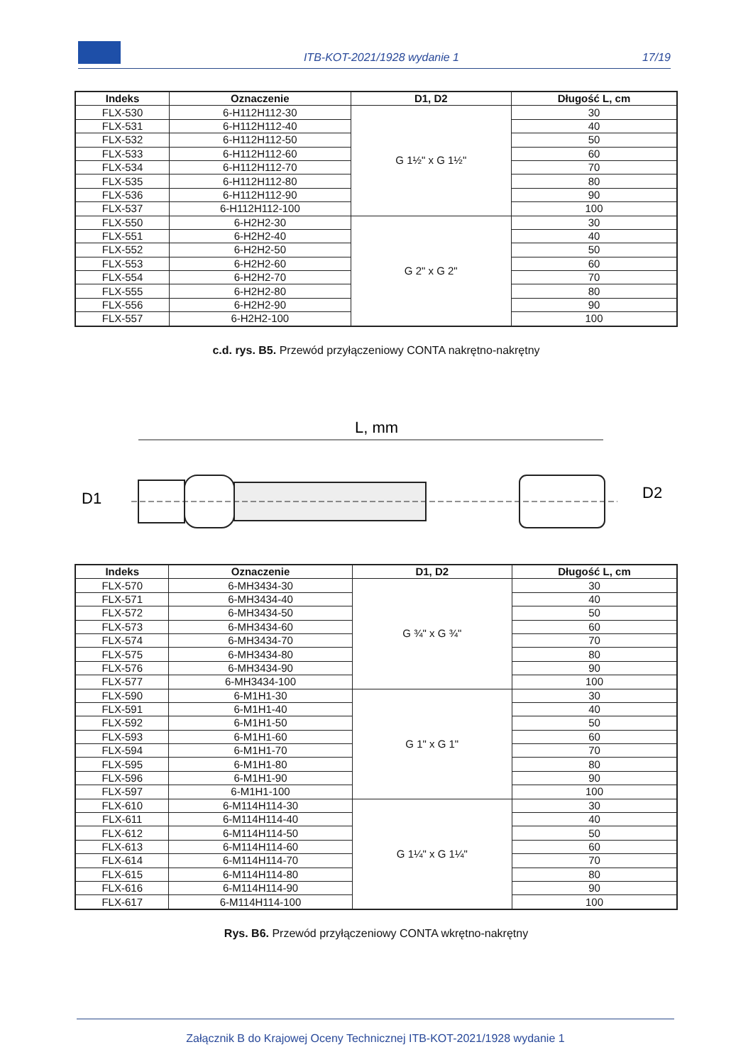ITB-KOT-2021/1928 wydanie 1 17/19
| Indeks | Oznaczenie | D1, D2 | Długość L, cm |
| --- | --- | --- | --- |
| FLX-530 | 6-H112H112-30 | G 1½" x G 1½" | 30 |
| FLX-531 | 6-H112H112-40 | | 40 |
| FLX-532 | 6-H112H112-50 | | 50 |
| FLX-533 | 6-H112H112-60 | | 60 |
| FLX-534 | 6-H112H112-70 | | 70 |
| FLX-535 | 6-H112H112-80 | | 80 |
| FLX-536 | 6-H112H112-90 | | 90 |
| FLX-537 | 6-H112H112-100 | | 100 |
| FLX-550 | 6-H2H2-30 | G 2" x G 2" | 30 |
| FLX-551 | 6-H2H2-40 | | 40 |
| FLX-552 | 6-H2H2-50 | | 50 |
| FLX-553 | 6-H2H2-60 | | 60 |
| FLX-554 | 6-H2H2-70 | | 70 |
| FLX-555 | 6-H2H2-80 | | 80 |
| FLX-556 | 6-H2H2-90 | | 90 |
| FLX-557 | 6-H2H2-100 | | 100 |
c.d. rys. B5. Przewód przyłączeniowy CONTA nakrętno-nakrętny
L, mm
D1
D2
| Indeks | Oznaczenie | D1, D2 | Długość L, cm |
| --- | --- | --- | --- |
| FLX-570 | 6-MH3434-30 | G ¾" x G ¾" | 30 |
| FLX-571 | 6-MH3434-40 | | 40 |
| FLX-572 | 6-MH3434-50 | | 50 |
| FLX-573 | 6-MH3434-60 | | 60 |
| FLX-574 | 6-MH3434-70 | | 70 |
| FLX-575 | 6-MH3434-80 | | 80 |
| FLX-576 | 6-MH3434-90 | | 90 |
| FLX-577 | 6-MH3434-100 | | 100 |
| FLX-590 | 6-M1H1-30 | G 1" x G 1" | 30 |
| FLX-591 | 6-M1H1-40 | | 40 |
| FLX-592 | 6-M1H1-50 | | 50 |
| FLX-593 | 6-M1H1-60 | | 60 |
| FLX-594 | 6-M1H1-70 | | 70 |
| FLX-595 | 6-M1H1-80 | | 80 |
| FLX-596 | 6-M1H1-90 | | 90 |
| FLX-597 | 6-M1H1-100 | | 100 |
| FLX-610 | 6-M114H114-30 | G 1¼" x G 1¼" | 30 |
| FLX-611 | 6-M114H114-40 | | 40 |
| FLX-612 | 6-M114H114-50 | | 50 |
| FLX-613 | 6-M114H114-60 | | 60 |
| FLX-614 | 6-M114H114-70 | | 70 |
| FLX-615 | 6-M114H114-80 | | 80 |
| FLX-616 | 6-M114H114-90 | | 90 |
| FLX-617 | 6-M114H114-100 | | 100 |
Rys. B6. Przewód przyłączeniowy CONTA wkrętno-nakrętny
Załącznik B do Krajowej Oceny Technicznej ITB-KOT-2021/1928 wydanie 1